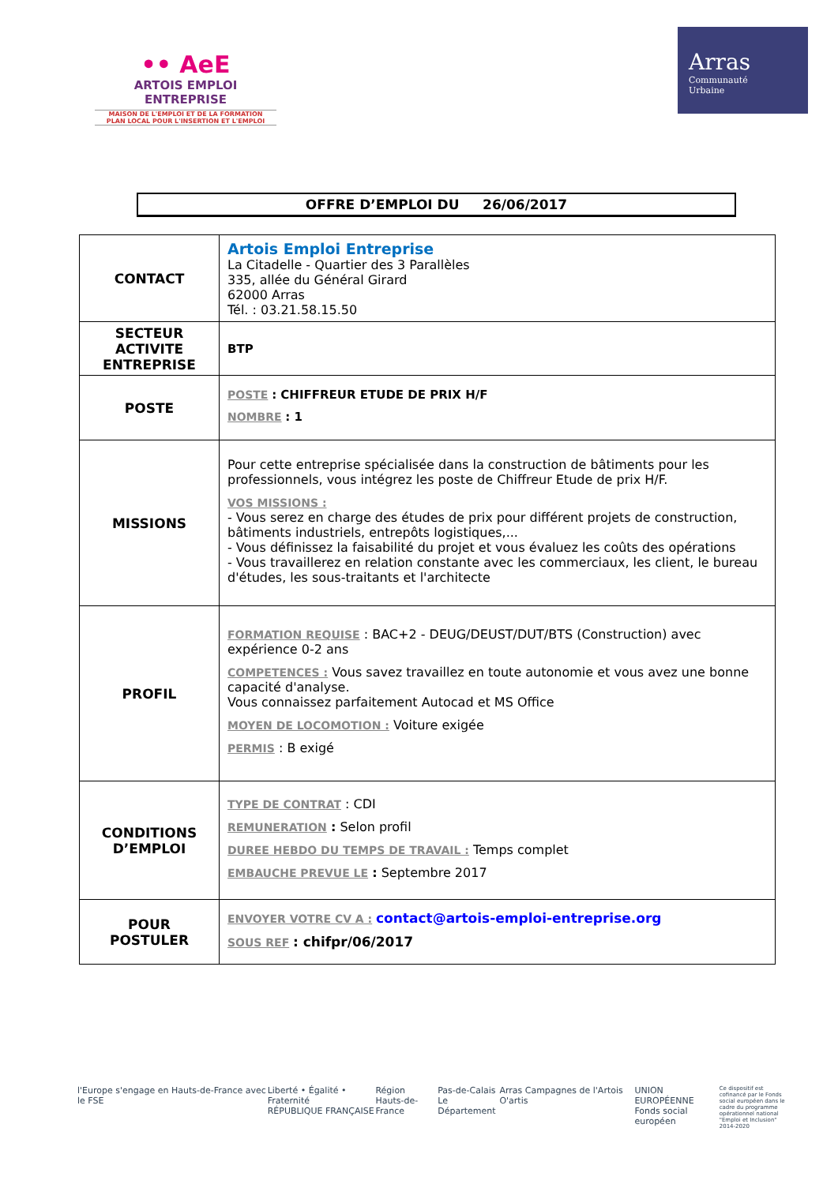•• AeE
ARTOIS EMPLOI ENTREPRISE
MAISON DE L'EMPLOI ET DE LA FORMATION
PLAN LOCAL POUR L'INSERTION ET L'EMPLOI
Arras
Communauté
Urbaine
OFFRE D’EMPLOI DU 26/06/2017
| CONTACT | Artois Emploi Entreprise La Citadelle - Quartier des 3 Parallèles 335, allée du Général Girard 62000 Arras Tél. : 03.21.58.15.50 |
| SECTEUR ACTIVITE ENTREPRISE | BTP |
| POSTE | POSTE : CHIFFREUR ETUDE DE PRIX H/F NOMBRE : 1 |
| MISSIONS | Pour cette entreprise spécialisée dans la construction de bâtiments pour les professionnels, vous intégrez les poste de Chiffreur Etude de prix H/F. VOS MISSIONS : - Vous serez en charge des études de prix pour différent projets de construction, bâtiments industriels, entrepôts logistiques,... - Vous définissez la faisabilité du projet et vous évaluez les coûts des opérations - Vous travaillerez en relation constante avec les commerciaux, les client, le bureau d'études, les sous-traitants et l'architecte |
| PROFIL | FORMATION REQUISE : BAC+2 - DEUG/DEUST/DUT/BTS (Construction) avec expérience 0-2 ans COMPETENCES : Vous savez travaillez en toute autonomie et vous avez une bonne capacité d'analyse. Vous connaissez parfaitement Autocad et MS Office MOYEN DE LOCOMOTION : Voiture exigée PERMIS : B exigé |
| CONDITIONS D’EMPLOI | TYPE DE CONTRAT : CDI REMUNERATION : Selon profil DUREE HEBDO DU TEMPS DE TRAVAIL : Temps complet EMBAUCHE PREVUE LE : Septembre 2017 |
| POUR POSTULER | ENVOYER VOTRE CV A : contact@artois-emploi-entreprise.org SOUS REF : chifpr/06/2017 |
l'Europe s'engage en Hauts-de-France avec le FSE
Liberté • Égalité • Fraternité
RÉPUBLIQUE FRANÇAISE
Région
Hauts-de-France
Pas-de-Calais
Le Département
Arras Campagnes de l'Artois O'artis
UNION EUROPÉENNE
Fonds social européen
Ce dispositif est cofinancé par le Fonds social européen dans le cadre du programme opérationnel national "Emploi et Inclusion" 2014-2020